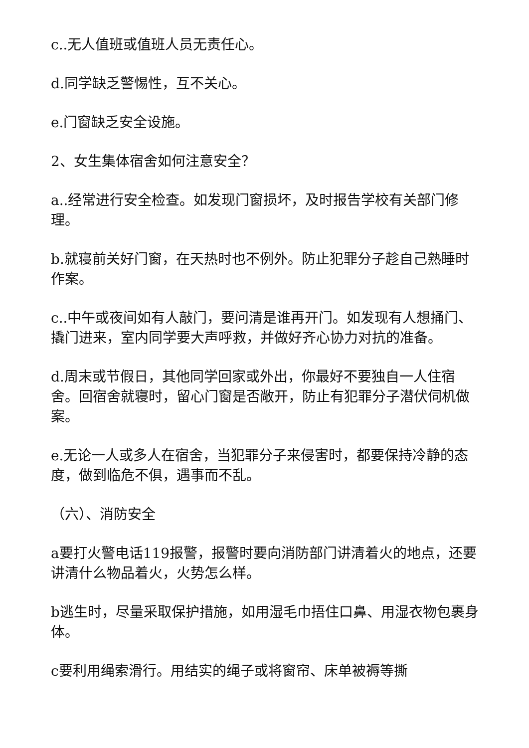c..无人值班或值班人员无责任心。
d.同学缺乏警惕性，互不关心。
e.门窗缺乏安全设施。
2、女生集体宿舍如何注意安全？
a..经常进行安全检查。如发现门窗损坏，及时报告学校有关部门修理。
b.就寝前关好门窗，在天热时也不例外。防止犯罪分子趁自己熟睡时作案。
c..中午或夜间如有人敲门，要问清是谁再开门。如发现有人想捅门、撬门进来，室内同学要大声呼救，并做好齐心协力对抗的准备。
d.周末或节假日，其他同学回家或外出，你最好不要独自一人住宿舍。回宿舍就寝时，留心门窗是否敞开，防止有犯罪分子潜伏伺机做案。
e.无论一人或多人在宿舍，当犯罪分子来侵害时，都要保持冷静的态度，做到临危不俱，遇事而不乱。
（六）、消防安全
a要打火警电话119报警，报警时要向消防部门讲清着火的地点，还要讲清什么物品着火，火势怎么样。
b逃生时，尽量采取保护措施，如用湿毛巾捂住口鼻、用湿衣物包裹身体。
c要利用绳索滑行。用结实的绳子或将窗帘、床单被褥等撕